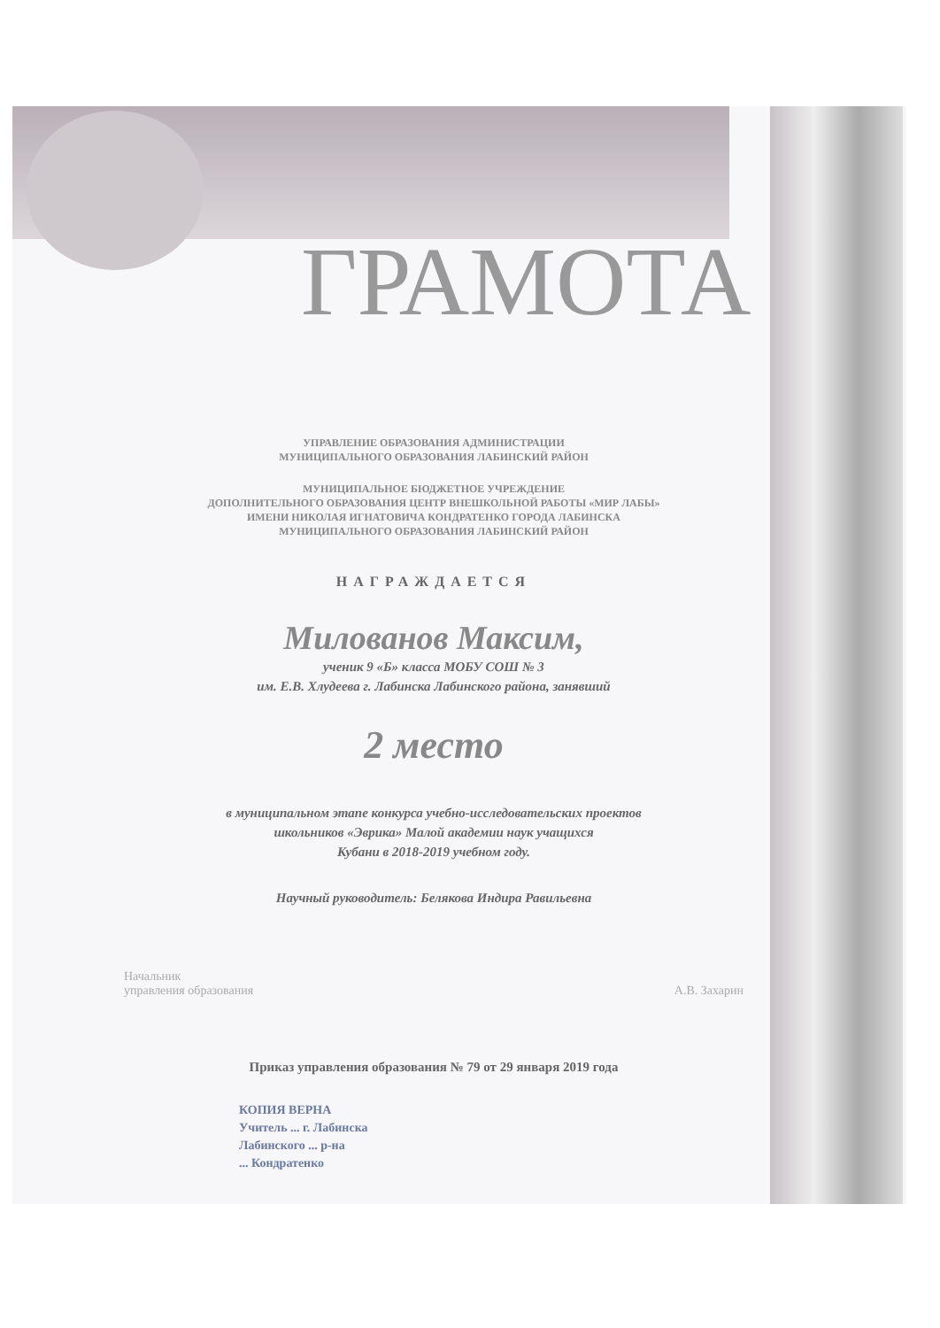ГРАМОТА
УПРАВЛЕНИЕ ОБРАЗОВАНИЯ АДМИНИСТРАЦИИ
МУНИЦИПАЛЬНОГО ОБРАЗОВАНИЯ ЛАБИНСКИЙ РАЙОН
МУНИЦИПАЛЬНОЕ БЮДЖЕТНОЕ УЧРЕЖДЕНИЕ
ДОПОЛНИТЕЛЬНОГО ОБРАЗОВАНИЯ ЦЕНТР ВНЕШКОЛЬНОЙ РАБОТЫ «МИР ЛАБЫ»
ИМЕНИ НИКОЛАЯ ИГНАТОВИЧА КОНДРАТЕНКО ГОРОДА ЛАБИНСКА
МУНИЦИПАЛЬНОГО ОБРАЗОВАНИЯ ЛАБИНСКИЙ РАЙОН
НАГРАЖДАЕТСЯ
Милованов Максим,
ученик 9 «Б» класса МОБУ СОШ № 3
им. Е.В. Хлудеева г. Лабинска Лабинского района, занявший
2 место
в муниципальном этапе конкурса учебно-исследовательских проектов
школьников «Эврика» Малой академии наук учащихся
Кубани в 2018-2019 учебном году.
Научный руководитель: Белякова Индира Равильевна
Начальник
управления образования
А.В. Захарин
Приказ управления образования № 79 от 29 января 2019 года
КОПИЯ ВЕРНА
Учитель ... г. Лабинска
Лабинского ... р-на
... Кондратенко